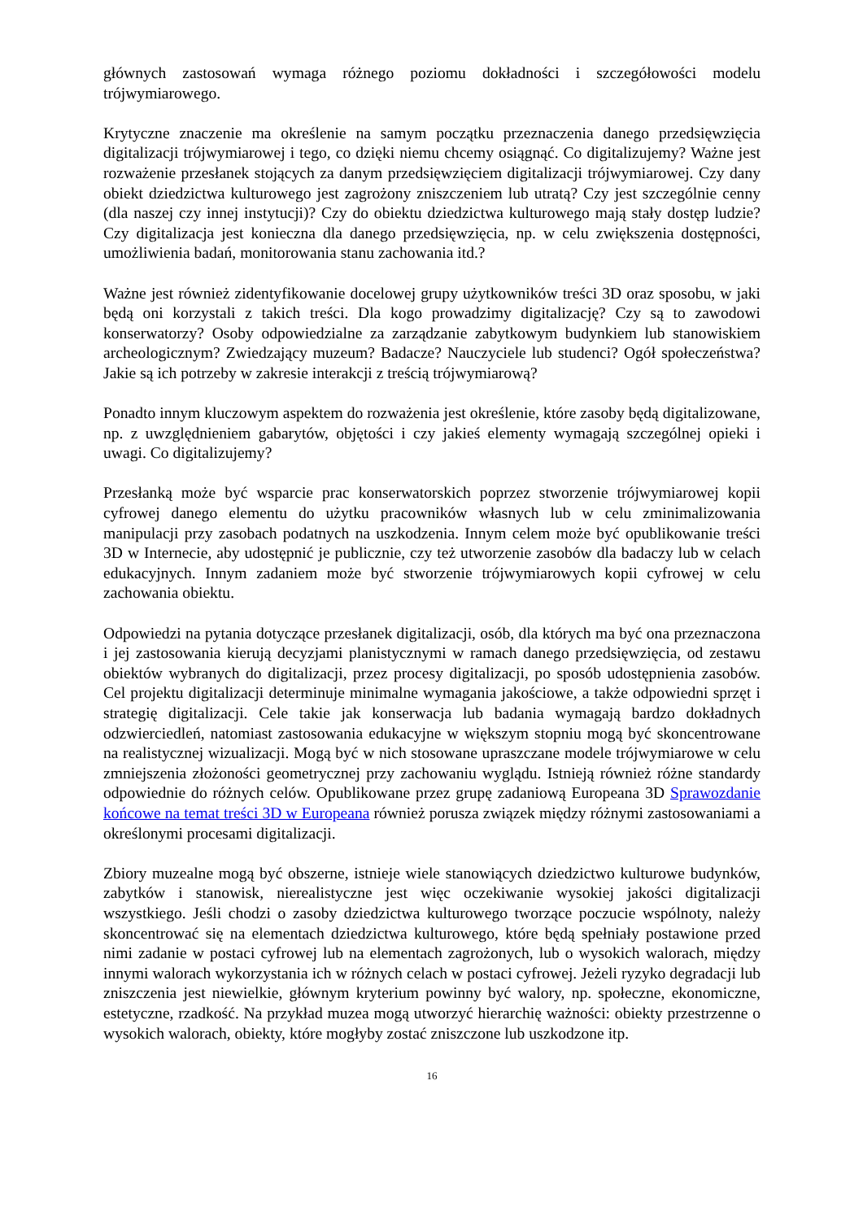głównych zastosowań wymaga różnego poziomu dokładności i szczegółowości modelu trójwymiarowego.
Krytyczne znaczenie ma określenie na samym początku przeznaczenia danego przedsięwzięcia digitalizacji trójwymiarowej i tego, co dzięki niemu chcemy osiągnąć. Co digitalizujemy? Ważne jest rozważenie przesłanek stojących za danym przedsięwzięciem digitalizacji trójwymiarowej. Czy dany obiekt dziedzictwa kulturowego jest zagrożony zniszczeniem lub utratą? Czy jest szczególnie cenny (dla naszej czy innej instytucji)? Czy do obiektu dziedzictwa kulturowego mają stały dostęp ludzie? Czy digitalizacja jest konieczna dla danego przedsięwzięcia, np. w celu zwiększenia dostępności, umożliwienia badań, monitorowania stanu zachowania itd.?
Ważne jest również zidentyfikowanie docelowej grupy użytkowników treści 3D oraz sposobu, w jaki będą oni korzystali z takich treści. Dla kogo prowadzimy digitalizację? Czy są to zawodowi konserwatorzy? Osoby odpowiedzialne za zarządzanie zabytkowym budynkiem lub stanowiskiem archeologicznym? Zwiedzający muzeum? Badacze? Nauczyciele lub studenci? Ogół społeczeństwa? Jakie są ich potrzeby w zakresie interakcji z treścią trójwymiarową?
Ponadto innym kluczowym aspektem do rozważenia jest określenie, które zasoby będą digitalizowane, np. z uwzględnieniem gabarytów, objętości i czy jakieś elementy wymagają szczególnej opieki i uwagi. Co digitalizujemy?
Przesłanką może być wsparcie prac konserwatorskich poprzez stworzenie trójwymiarowej kopii cyfrowej danego elementu do użytku pracowników własnych lub w celu zminimalizowania manipulacji przy zasobach podatnych na uszkodzenia. Innym celem może być opublikowanie treści 3D w Internecie, aby udostępnić je publicznie, czy też utworzenie zasobów dla badaczy lub w celach edukacyjnych. Innym zadaniem może być stworzenie trójwymiarowych kopii cyfrowej w celu zachowania obiektu.
Odpowiedzi na pytania dotyczące przesłanek digitalizacji, osób, dla których ma być ona przeznaczona i jej zastosowania kierują decyzjami planistycznymi w ramach danego przedsięwzięcia, od zestawu obiektów wybranych do digitalizacji, przez procesy digitalizacji, po sposób udostępnienia zasobów. Cel projektu digitalizacji determinuje minimalne wymagania jakościowe, a także odpowiedni sprzęt i strategię digitalizacji. Cele takie jak konserwacja lub badania wymagają bardzo dokładnych odzwierciedleń, natomiast zastosowania edukacyjne w większym stopniu mogą być skoncentrowane na realistycznej wizualizacji. Mogą być w nich stosowane upraszczane modele trójwymiarowe w celu zmniejszenia złożoności geometrycznej przy zachowaniu wyglądu. Istnieją również różne standardy odpowiednie do różnych celów. Opublikowane przez grupę zadaniową Europeana 3D Sprawozdanie końcowe na temat treści 3D w Europeana również porusza związek między różnymi zastosowaniami a określonymi procesami digitalizacji.
Zbiory muzealne mogą być obszerne, istnieje wiele stanowiących dziedzictwo kulturowe budynków, zabytków i stanowisk, nierealistyczne jest więc oczekiwanie wysokiej jakości digitalizacji wszystkiego. Jeśli chodzi o zasoby dziedzictwa kulturowego tworzące poczucie wspólnoty, należy skoncentrować się na elementach dziedzictwa kulturowego, które będą spełniały postawione przed nimi zadanie w postaci cyfrowej lub na elementach zagrożonych, lub o wysokich walorach, między innymi walorach wykorzystania ich w różnych celach w postaci cyfrowej. Jeżeli ryzyko degradacji lub zniszczenia jest niewielkie, głównym kryterium powinny być walory, np. społeczne, ekonomiczne, estetyczne, rzadkość. Na przykład muzea mogą utworzyć hierarchię ważności: obiekty przestrzenne o wysokich walorach, obiekty, które mogłyby zostać zniszczone lub uszkodzone itp.
16